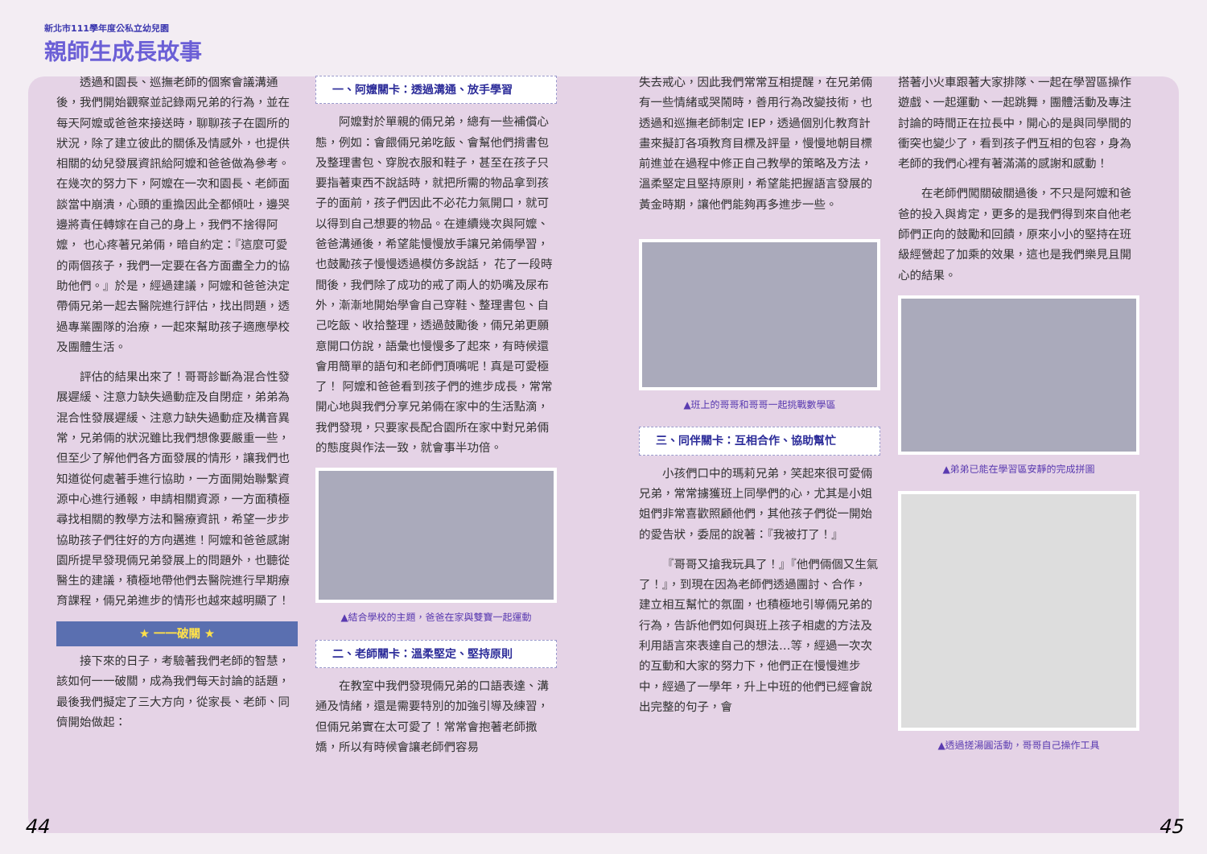新北市111學年度公私立幼兒園
親師生成長故事
透過和園長、巡撫老師的個案會議溝通後，我們開始觀察並記錄兩兄弟的行為，並在每天阿嬤或爸爸來接送時，聊聊孩子在園所的狀況，除了建立彼此的關係及情感外，也提供相關的幼兒發展資訊給阿嬤和爸爸做為參考。在幾次的努力下，阿嬤在一次和園長、老師面談當中崩潰，心頭的重擔因此全都傾吐，邊哭邊將責任轉嫁在自己的身上，我們不捨得阿嬤， 也心疼著兄弟倆，暗自約定：『這麼可愛的兩個孩子，我們一定要在各方面盡全力的協助他們。』於是，經過建議，阿嬤和爸爸決定帶倆兄弟一起去醫院進行評估，找出問題，透過專業團隊的治療，一起來幫助孩子適應學校及團體生活。
評估的結果出來了！哥哥診斷為混合性發展遲緩、注意力缺失過動症及自閉症，弟弟為混合性發展遲緩、注意力缺失過動症及構音異常，兄弟倆的狀況雖比我們想像要嚴重一些，但至少了解他們各方面發展的情形，讓我們也知道從何處著手進行協助，一方面開始聯繫資源中心進行通報，申請相關資源，一方面積極尋找相關的教學方法和醫療資訊，希望一步步協助孩子們往好的方向邁進！阿嬤和爸爸感謝園所提早發現倆兄弟發展上的問題外，也聽從醫生的建議，積極地帶他們去醫院進行早期療育課程，倆兄弟進步的情形也越來越明顯了！
★ 一一破關 ★
接下來的日子，考驗著我們老師的智慧，該如何一一破關，成為我們每天討論的話題，最後我們擬定了三大方向，從家長、老師、同儕開始做起：
一、阿嬤關卡：透過溝通、放手學習
阿嬤對於單親的倆兄弟，總有一些補償心態，例如：會餵倆兄弟吃飯、會幫他們揹書包及整理書包、穿脫衣服和鞋子，甚至在孩子只要指著東西不說話時，就把所需的物品拿到孩子的面前，孩子們因此不必花力氣開口，就可以得到自己想要的物品。在連續幾次與阿嬤、爸爸溝通後，希望能慢慢放手讓兄弟倆學習，也鼓勵孩子慢慢透過模仿多說話， 花了一段時間後，我們除了成功的戒了兩人的奶嘴及尿布外，漸漸地開始學會自己穿鞋、整理書包、自己吃飯、收拾整理，透過鼓勵後，倆兄弟更願意開口仿說，語彙也慢慢多了起來，有時候還會用簡單的語句和老師們頂嘴呢！真是可愛極了！ 阿嬤和爸爸看到孩子們的進步成長，常常開心地與我們分享兄弟倆在家中的生活點滴，我們發現，只要家長配合園所在家中對兄弟倆的態度與作法一致，就會事半功倍。
▲結合學校的主題，爸爸在家與雙寶一起運動
二、老師關卡：溫柔堅定、堅持原則
在教室中我們發現倆兄弟的口語表達、溝通及情緒，還是需要特別的加強引導及練習， 但倆兄弟實在太可愛了！常常會抱著老師撒嬌，所以有時候會讓老師們容易
失去戒心，因此我們常常互相提醒，在兄弟倆有一些情緒或哭鬧時，善用行為改變技術，也透過和巡撫老師制定 IEP，透過個別化教育計畫來擬訂各項教育目標及評量，慢慢地朝目標前進並在過程中修正自己教學的策略及方法，溫柔堅定且堅持原則，希望能把握語言發展的黃金時期，讓他們能夠再多進步一些。
▲班上的哥哥和哥哥一起挑戰數學區
三、同伴關卡：互相合作、協助幫忙
小孩們口中的瑪莉兄弟，笑起來很可愛倆兄弟，常常擄獲班上同學們的心，尤其是小姐姐們非常喜歡照顧他們，其他孩子們從一開始的愛告狀，委屈的說著：『我被打了！』
『哥哥又搶我玩具了！』『他們倆個又生氣了！』，到現在因為老師們透過團討、合作， 建立相互幫忙的氛圍，也積極地引導倆兄弟的行為，告訴他們如何與班上孩子相處的方法及利用語言來表達自己的想法…等，經過一次次的互動和大家的努力下，他們正在慢慢進步中，經過了一學年，升上中班的他們已經會說出完整的句子，會
搭著小火車跟著大家排隊、一起在學習區操作遊戲、一起運動、一起跳舞，團體活動及專注討論的時間正在拉長中，開心的是與同學間的衝突也變少了，看到孩子們互相的包容，身為老師的我們心裡有著滿滿的感謝和感動！
在老師們闖關破關過後，不只是阿嬤和爸爸的投入與肯定，更多的是我們得到來自他老師們正向的鼓勵和回饋，原來小小的堅持在班級經營起了加乘的效果，這也是我們樂見且開心的結果。
▲弟弟已能在學習區安靜的完成拼圖
▲透過搓湯圓活動，哥哥自己操作工具
44 45